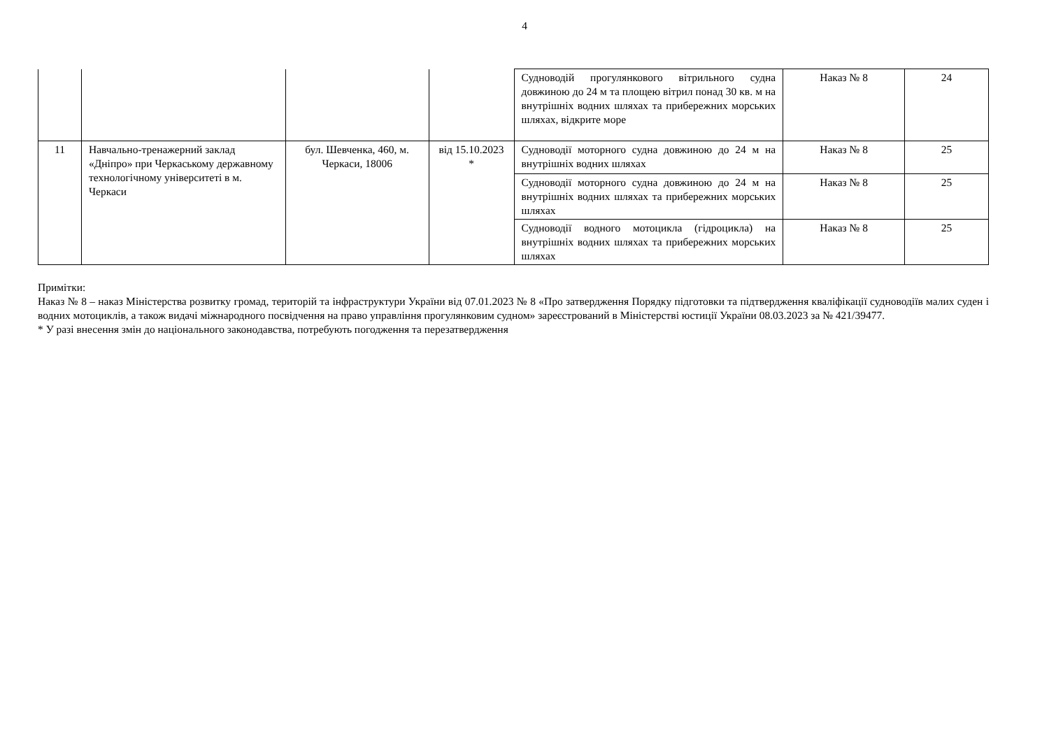4
| | | | | Судноводій прогулянкового вітрильного судна довжиною до 24 м та площею вітрил понад 30 кв. м на внутрішніх водних шляхах та прибережних морських шляхах, відкрите море | Наказ № 8 | 24 |
| 11 | Навчально-тренажерний заклад «Дніпро» при Черкаському державному технологічному університеті в м. Черкаси | бул. Шевченка, 460, м. Черкаси, 18006 | від 15.10.2023 * | Судноводії моторного судна довжиною до 24 м на внутрішніх водних шляхах | Наказ № 8 | 25 |
| | | | | Судноводії моторного судна довжиною до 24 м на внутрішніх водних шляхах та прибережних морських шляхах | Наказ № 8 | 25 |
| | | | | Судноводії водного мотоцикла (гідроцикла) на внутрішніх водних шляхах та прибережних морських шляхах | Наказ № 8 | 25 |
Примітки:
Наказ № 8 – наказ Міністерства розвитку громад, територій та інфраструктури України від 07.01.2023 № 8 «Про затвердження Порядку підготовки та підтвердження кваліфікації судноводіїв малих суден і водних мотоциклів, а також видачі міжнародного посвідчення на право управління прогулянковим судном» зареєстрований в Міністерстві юстиції України 08.03.2023 за № 421/39477.
* У разі внесення змін до національного законодавства, потребують погодження та перезатвердження